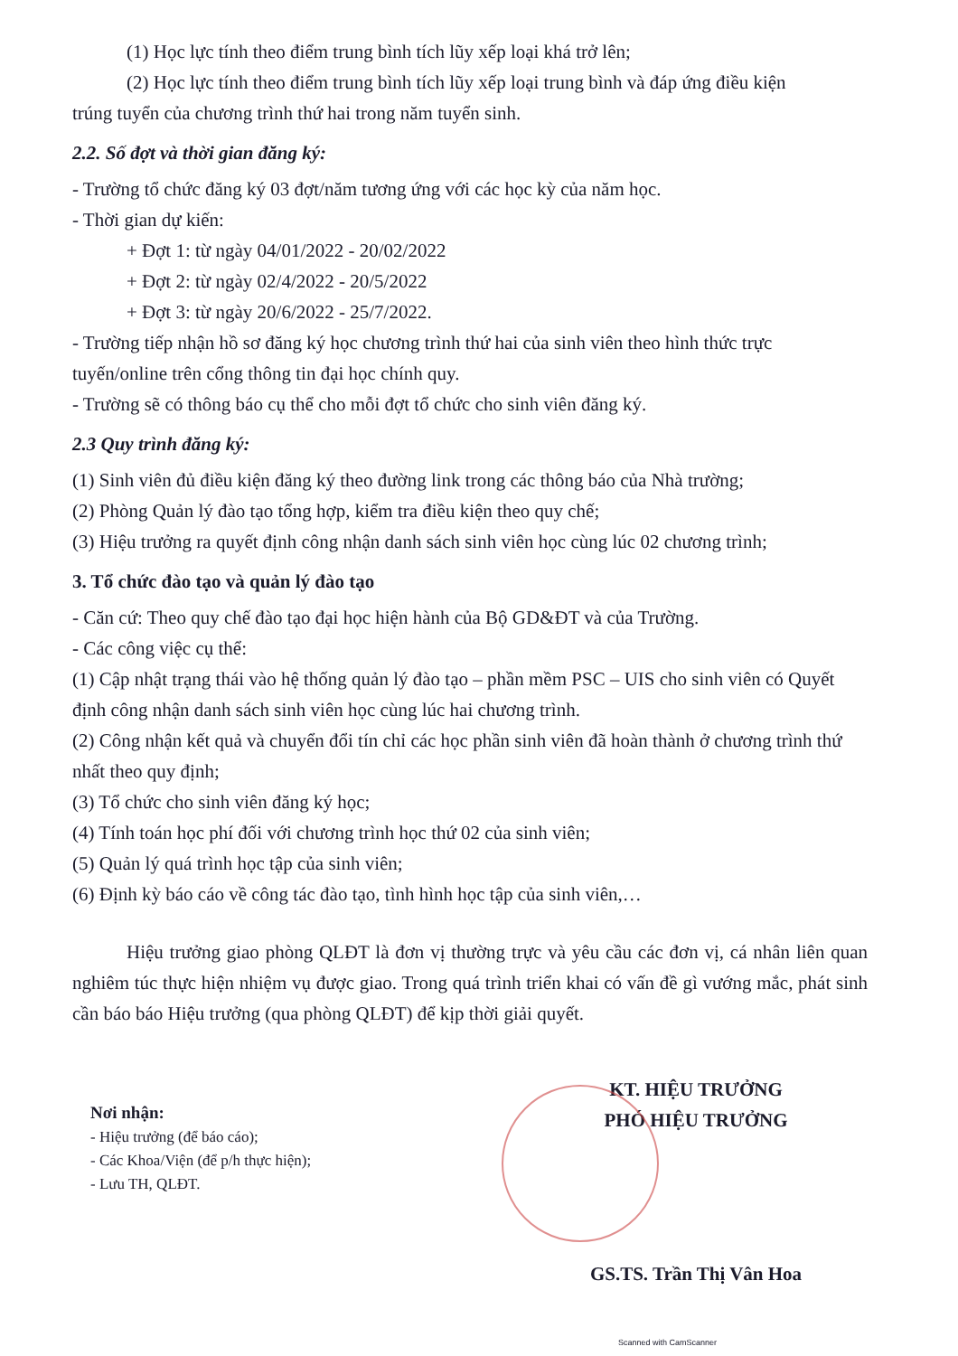(1) Học lực tính theo điểm trung bình tích lũy xếp loại khá trở lên;
(2) Học lực tính theo điểm trung bình tích lũy xếp loại trung bình và đáp ứng điều kiện
trúng tuyển của chương trình thứ hai trong năm tuyển sinh.
2.2. Số đợt và thời gian đăng ký:
- Trường tổ chức đăng ký 03 đợt/năm tương ứng với các học kỳ của năm học.
- Thời gian dự kiến:
+ Đợt 1: từ ngày 04/01/2022 - 20/02/2022
+ Đợt 2: từ ngày 02/4/2022 - 20/5/2022
+ Đợt 3: từ ngày 20/6/2022 - 25/7/2022.
- Trường tiếp nhận hồ sơ đăng ký học chương trình thứ hai của sinh viên theo hình thức trực tuyến/online trên cổng thông tin đại học chính quy.
- Trường sẽ có thông báo cụ thể cho mỗi đợt tổ chức cho sinh viên đăng ký.
2.3 Quy trình đăng ký:
(1) Sinh viên đủ điều kiện đăng ký theo đường link trong các thông báo của Nhà trường;
(2) Phòng Quản lý đào tạo tổng hợp, kiểm tra điều kiện theo quy chế;
(3) Hiệu trưởng ra quyết định công nhận danh sách sinh viên học cùng lúc 02 chương trình;
3. Tổ chức đào tạo và quản lý đào tạo
- Căn cứ: Theo quy chế đào tạo đại học hiện hành của Bộ GD&ĐT và của Trường.
- Các công việc cụ thể:
(1) Cập nhật trạng thái vào hệ thống quản lý đào tạo – phần mềm PSC – UIS cho sinh viên có Quyết định công nhận danh sách sinh viên học cùng lúc hai chương trình.
(2) Công nhận kết quả và chuyển đổi tín chỉ các học phần sinh viên đã hoàn thành ở chương trình thứ nhất theo quy định;
(3) Tổ chức cho sinh viên đăng ký học;
(4) Tính toán học phí đối với chương trình học thứ 02 của sinh viên;
(5) Quản lý quá trình học tập của sinh viên;
(6) Định kỳ báo cáo về công tác đào tạo, tình hình học tập của sinh viên,…
Hiệu trưởng giao phòng QLĐT là đơn vị thường trực và yêu cầu các đơn vị, cá nhân liên quan nghiêm túc thực hiện nhiệm vụ được giao. Trong quá trình triển khai có vấn đề gì vướng mắc, phát sinh cần báo báo Hiệu trưởng (qua phòng QLĐT) để kịp thời giải quyết.
Nơi nhận:
- Hiệu trưởng (để báo cáo);
- Các Khoa/Viện (để p/h thực hiện);
- Lưu TH, QLĐT.
KT. HIỆU TRƯỞNG
PHÓ HIỆU TRƯỞNG
GS.TS. Trần Thị Vân Hoa
Scanned with CamScanner